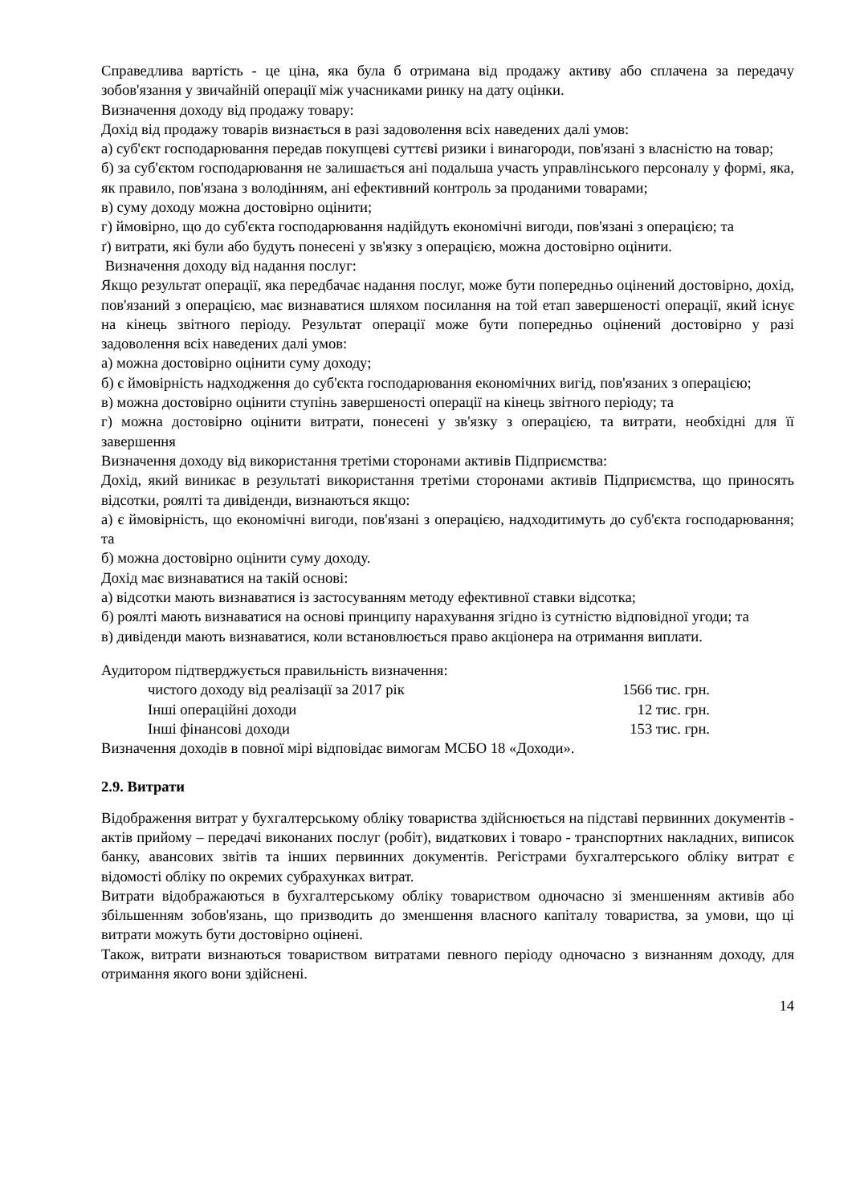Справедлива вартість - це ціна, яка була б отримана від продажу активу або сплачена за передачу зобов'язання у звичайній операції між учасниками ринку на дату оцінки.
Визначення доходу від продажу товару:
Дохід від продажу товарів визнається в разі задоволення всіх наведених далі умов:
а) суб'єкт господарювання передав покупцеві суттєві ризики і винагороди, пов'язані з власністю на товар;
б) за суб'єктом господарювання не залишається ані подальша участь управлінського персоналу у формі, яка, як правило, пов'язана з володінням, ані ефективний контроль за проданими товарами;
в) суму доходу можна достовірно оцінити;
г) ймовірно, що до суб'єкта господарювання надійдуть економічні вигоди, пов'язані з операцією; та
ґ) витрати, які були або будуть понесені у зв'язку з операцією, можна достовірно оцінити.
Визначення доходу від надання послуг:
Якщо результат операції, яка передбачає надання послуг, може бути попередньо оцінений достовірно, дохід, пов'язаний з операцією, має визнаватися шляхом посилання на той етап завершеності операції, який існує на кінець звітного періоду. Результат операції може бути попередньо оцінений достовірно у разі задоволення всіх наведених далі умов:
а) можна достовірно оцінити суму доходу;
б) є ймовірність надходження до суб'єкта господарювання економічних вигід, пов'язаних з операцією;
в) можна достовірно оцінити ступінь завершеності операції на кінець звітного періоду; та
г) можна достовірно оцінити витрати, понесені у зв'язку з операцією, та витрати, необхідні для її завершення
Визначення доходу від використання третіми сторонами активів Підприємства:
Дохід, який виникає в результаті використання третіми сторонами активів Підприємства, що приносять відсотки, роялті та дивіденди, визнаються якщо:
а) є ймовірність, що економічні вигоди, пов'язані з операцією, надходитимуть до суб'єкта господарювання; та
б) можна достовірно оцінити суму доходу.
Дохід має визнаватися на такій основі:
а) відсотки мають визнаватися із застосуванням методу ефективної ставки відсотка;
б) роялті мають визнаватися на основі принципу нарахування згідно із сутністю відповідної угоди; та
в) дивіденди мають визнаватися, коли встановлюється право акціонера на отримання виплати.
Аудитором підтверджується правильність визначення:
чистого доходу від реалізації за 2017 рік 1566 тис. грн.
Інші операційні доходи 12 тис. грн.
Інші фінансові доходи 153 тис. грн.
Визначення доходів в повної мірі відповідає вимогам МСБО 18 «Доходи».
2.9. Витрати
Відображення витрат у бухгалтерському обліку товариства здійснюється на підставі первинних документів - актів прийому – передачі виконаних послуг (робіт), видаткових і товаро - транспортних накладних, виписок банку, авансових звітів та інших первинних документів. Регістрами бухгалтерського обліку витрат є відомості обліку по окремих субрахунках витрат.
Витрати відображаються в бухгалтерському обліку товариством одночасно зі зменшенням активів або збільшенням зобов'язань, що призводить до зменшення власного капіталу товариства, за умови, що ці витрати можуть бути достовірно оцінені.
Також, витрати визнаються товариством витратами певного періоду одночасно з визнанням доходу, для отримання якого вони здійснені.
14